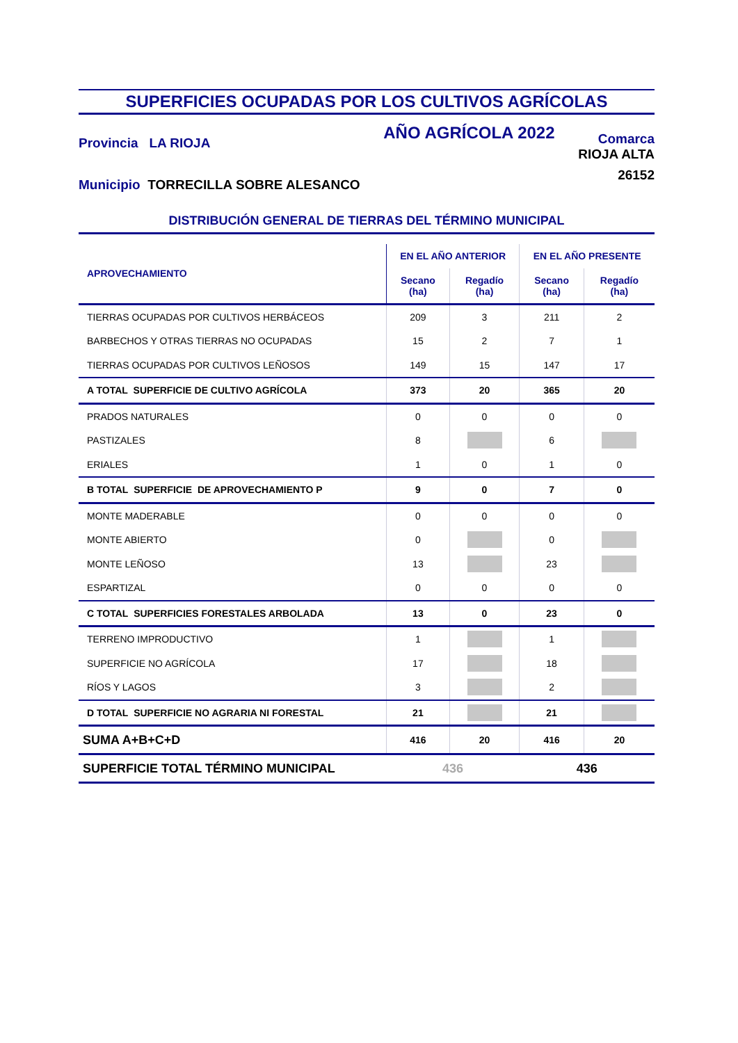SUPERFICIES OCUPADAS POR LOS CULTIVOS AGRÍCOLAS
Provincia LA RIOJA
Municipio TORRECILLA SOBRE ALESANCO
AÑO AGRÍCOLA 2022
Comarca
RIOJA ALTA
26152
DISTRIBUCIÓN GENERAL DE TIERRAS DEL TÉRMINO MUNICIPAL
| APROVECHAMIENTO | EN EL AÑO ANTERIOR | | EN EL AÑO PRESENTE | |
| --- | --- | --- | --- | --- |
| | Secano (ha) | Regadío (ha) | Secano (ha) | Regadío (ha) |
| TIERRAS OCUPADAS POR CULTIVOS HERBÁCEOS | 209 | 3 | 211 | 2 |
| BARBECHOS Y OTRAS TIERRAS NO OCUPADAS | 15 | 2 | 7 | 1 |
| TIERRAS OCUPADAS POR CULTIVOS LEÑOSOS | 149 | 15 | 147 | 17 |
| A TOTAL SUPERFICIE DE CULTIVO AGRÍCOLA | 373 | 20 | 365 | 20 |
| PRADOS NATURALES | 0 | 0 | 0 | 0 |
| PASTIZALES | 8 | | 6 | |
| ERIALES | 1 | 0 | 1 | 0 |
| B TOTAL SUPERFICIE DE APROVECHAMIENTO P | 9 | 0 | 7 | 0 |
| MONTE MADERABLE | 0 | 0 | 0 | 0 |
| MONTE ABIERTO | 0 | | 0 | |
| MONTE LEÑOSO | 13 | | 23 | |
| ESPARTIZAL | 0 | 0 | 0 | 0 |
| C TOTAL SUPERFICIES FORESTALES ARBOLADA | 13 | 0 | 23 | 0 |
| TERRENO IMPRODUCTIVO | 1 | | 1 | |
| SUPERFICIE NO AGRÍCOLA | 17 | | 18 | |
| RÍOS Y LAGOS | 3 | | 2 | |
| D TOTAL SUPERFICIE NO AGRARIA NI FORESTAL | 21 | | 21 | |
| SUMA A+B+C+D | 416 | 20 | 416 | 20 |
| SUPERFICIE TOTAL TÉRMINO MUNICIPAL | 436 | | 436 | |